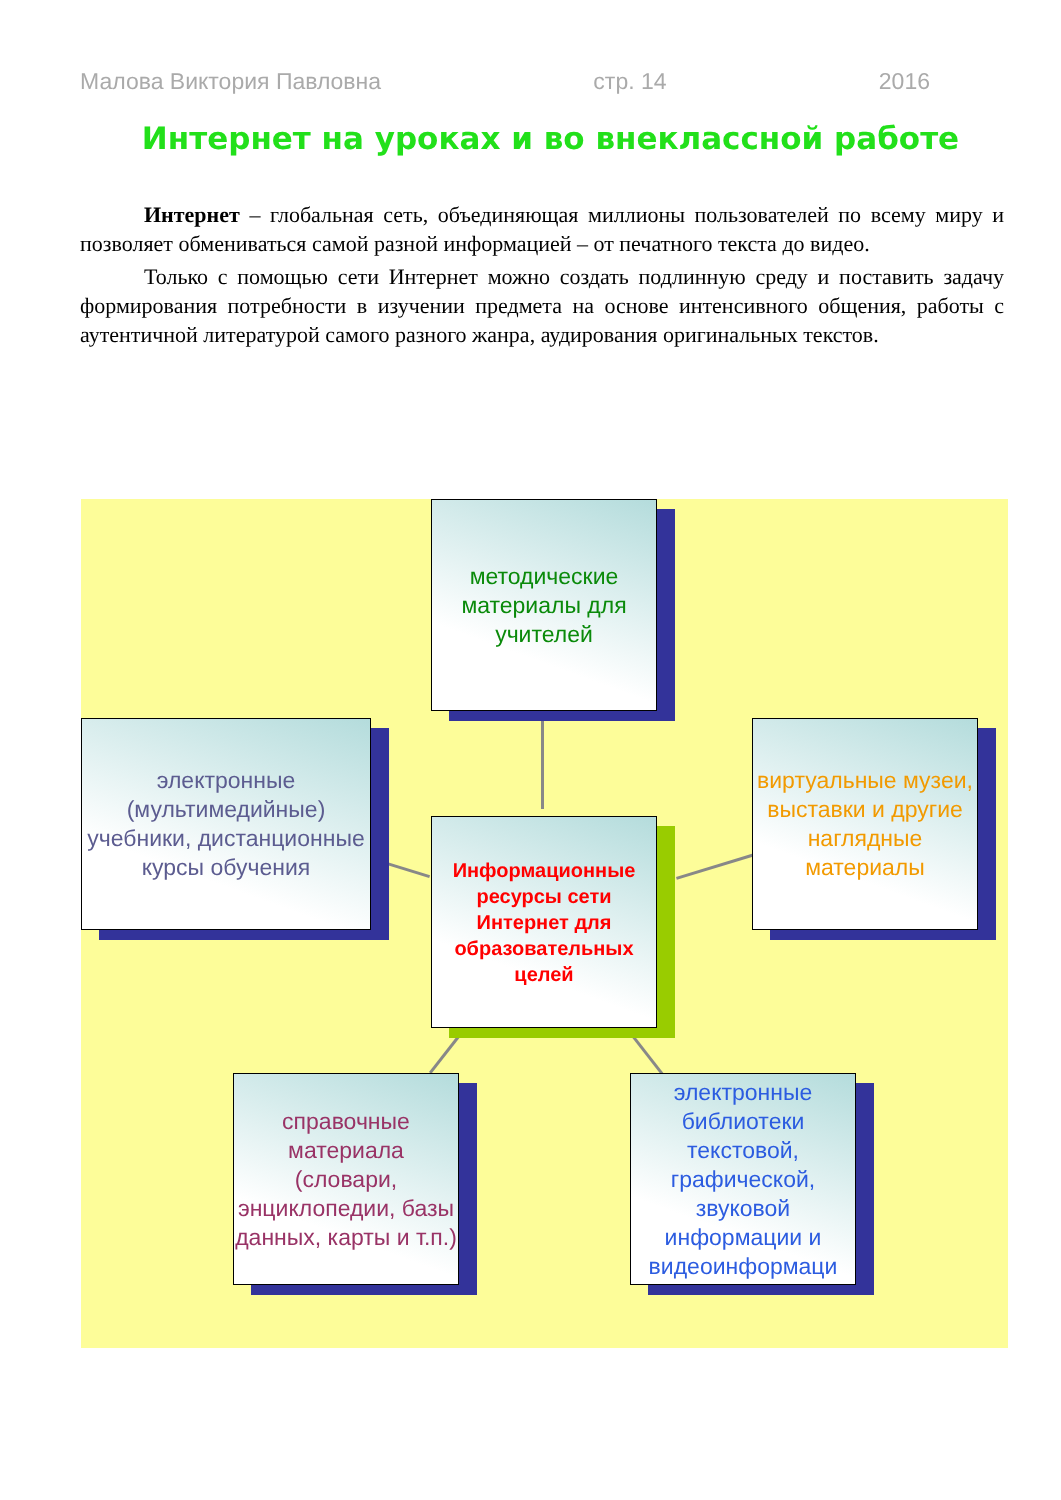Малова Виктория Павловна стр. 14 2016
Интернет на уроках и во внеклассной работе
Интернет – глобальная сеть, объединяющая миллионы пользователей по всему миру и позволяет обмениваться самой разной информацией – от печатного текста до видео.
Только с помощью сети Интернет можно создать подлинную среду и поставить задачу формирования потребности в изучении предмета на основе интенсивного общения, работы с аутентичной литературой самого разного жанра, аудирования оригинальных текстов.
методические материалы для учителей
электронные (мультимедийные) учебники, дистанционные курсы обучения
виртуальные музеи, выставки и другие наглядные материалы
Информационные ресурсы сети Интернет для образовательных целей
справочные материала (словари, энциклопедии, базы данных, карты и т.п.)
электронные библиотеки текстовой, графической, звуковой информации и видеоинформаци